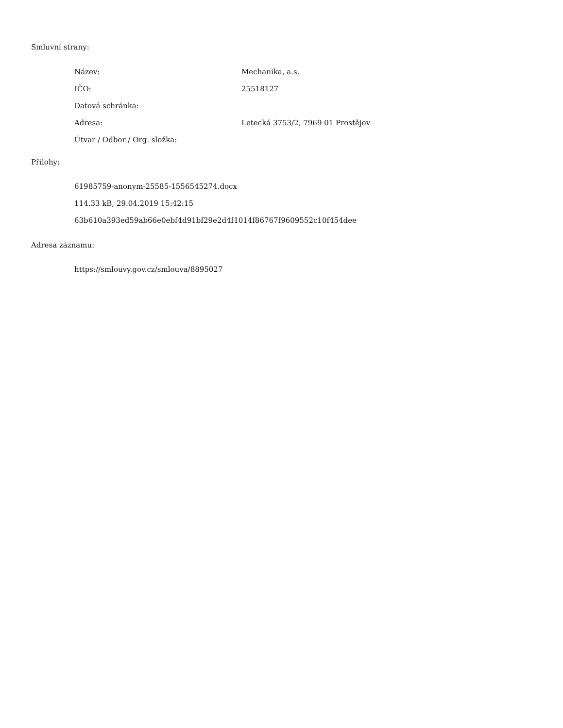Smluvní strany:
| Název: | Mechanika, a.s. |
| IČO: | 25518127 |
| Datová schránka: | |
| Adresa: | Letecká 3753/2, 7969 01 Prostějov |
| Útvar / Odbor / Org. složka: | |
Přílohy:
61985759-anonym-25585-1556545274.docx
114.33 kB, 29.04.2019 15:42:15
63b610a393ed59ab66e0ebf4d91bf29e2d4f1014f86767f9609552c10f454dee
Adresa záznamu:
https://smlouvy.gov.cz/smlouva/8895027